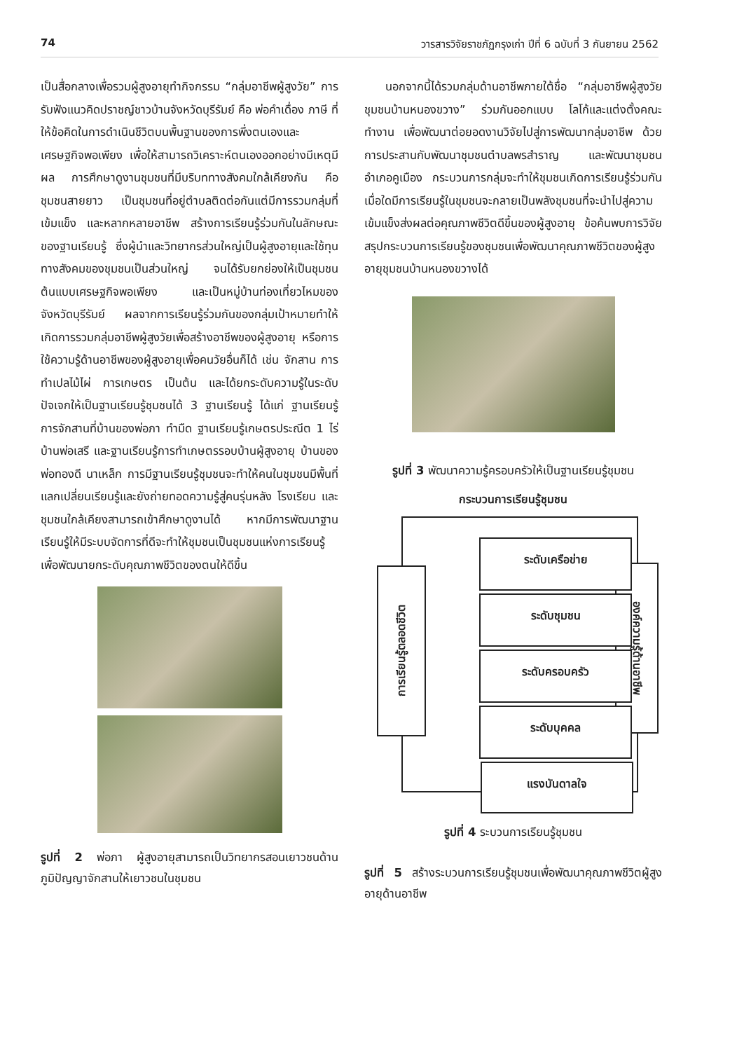74 วารสารวิจัยราชภัฏกรุงเก่า ปีที่ 6 ฉบับที่ 3 กันยายน 2562
เป็นสื่อกลางเพื่อรวมผู้สูงอายุทำกิจกรรม “กลุ่มอาชีพผู้สูงวัย” การรับฟังแนวคิดปราชญ์ชาวบ้านจังหวัดบุรีรัมย์ คือ พ่อคำเดื่อง ภาษี ที่ให้ข้อคิดในการดำเนินชีวิตบนพื้นฐานของการพึ่งตนเองและเศรษฐกิจพอเพียง เพื่อให้สามารถวิเคราะห์ตนเองออกอย่างมีเหตุมีผล การศึกษาดูงานชุมชนที่มีบริบททางสังคมใกล้เคียงกัน คือ ชุมชนสายยาว เป็นชุมชนที่อยู่ตำบลติดต่อกันแต่มีการรวมกลุ่มที่เข้มแข็ง และหลากหลายอาชีพ สร้างการเรียนรู้ร่วมกันในลักษณะของฐานเรียนรู้ ซึ่งผู้นำและวิทยากรส่วนใหญ่เป็นผู้สูงอายุและใช้ทุนทางสังคมของชุมชนเป็นส่วนใหญ่ จนได้รับยกย่องให้เป็นชุมชนต้นแบบเศรษฐกิจพอเพียง และเป็นหมู่บ้านท่องเที่ยวไหมของจังหวัดบุรีรัมย์ ผลจากการเรียนรู้ร่วมกันของกลุ่มเป้าหมายทำให้เกิดการรวมกลุ่มอาชีพผู้สูงวัยเพื่อสร้างอาชีพของผู้สูงอายุ หรือการใช้ความรู้ด้านอาชีพของผู้สูงอายุเพื่อคนวัยอื่นก็ได้ เช่น จักสาน การทำเปลไม้ไผ่ การเกษตร เป็นต้น และได้ยกระดับความรู้ในระดับปัจเจกให้เป็นฐานเรียนรู้ชุมชนได้ 3 ฐานเรียนรู้ ได้แก่ ฐานเรียนรู้การจักสานที่บ้านของพ่อภา ทำมืด ฐานเรียนรู้เกษตรประณีต 1 ไร่ บ้านพ่อเสรี และฐานเรียนรู้การทำเกษตรรอบบ้านผู้สูงอายุ บ้านของพ่อทองดี นาเหล็ก การมีฐานเรียนรู้ชุมชนจะทำให้คนในชุมชนมีพื้นที่แลกเปลี่ยนเรียนรู้และยังถ่ายทอดความรู้สู่คนรุ่นหลัง โรงเรียน และชุมชนใกล้เคียงสามารถเข้าศึกษาดูงานได้ หากมีการพัฒนาฐานเรียนรู้ให้มีระบบจัดการที่ดีจะทำให้ชุมชนเป็นชุมชนแห่งการเรียนรู้ เพื่อพัฒนายกระดับคุณภาพชีวิตของตนให้ดีขึ้น
รูปที่ 2 พ่อภา ผู้สูงอายุสามารถเป็นวิทยากรสอนเยาวชนด้านภูมิปัญญาจักสานให้เยาวชนในชุมชน
นอกจากนี้ได้รวมกลุ่มด้านอาชีพภายใต้ชื่อ “กลุ่มอาชีพผู้สูงวัยชุมชนบ้านหนองขวาง” ร่วมกันออกแบบ โลโก้และแต่งตั้งคณะทำงาน เพื่อพัฒนาต่อยอดงานวิจัยไปสู่การพัฒนากลุ่มอาชีพ ด้วยการประสานกับพัฒนาชุมชนตำบลพรสำราญ และพัฒนาชุมชนอำเภอคูเมือง กระบวนการกลุ่มจะทำให้ชุมชนเกิดการเรียนรู้ร่วมกัน เมื่อใดมีการเรียนรู้ในชุมชนจะกลายเป็นพลังชุมชนที่จะนำไปสู่ความเข้มแข็งส่งผลต่อคุณภาพชีวิตดีขึ้นของผู้สูงอายุ ข้อค้นพบการวิจัยสรุปกระบวนการเรียนรู้ของชุมชนเพื่อพัฒนาคุณภาพชีวิตของผู้สูงอายุชุมชนบ้านหนองขวางได้
รูปที่ 3 พัฒนาความรู้ครอบครัวให้เป็นฐานเรียนรู้ชุมชน
กระบวนการเรียนรู้ชุมชน
การเรียนรู้ตลอดชีวิต
องค์ความรู้ด้านอาชีพ
ระดับเครือข่าย
ระดับชุมชน
ระดับครอบครัว
ระดับบุคคล
แรงบันดาลใจ
รูปที่ 4 ระบวนการเรียนรู้ชุมชน
รูปที่ 5 สร้างระบวนการเรียนรู้ชุมชนเพื่อพัฒนาคุณภาพชีวิตผู้สูงอายุด้านอาชีพ